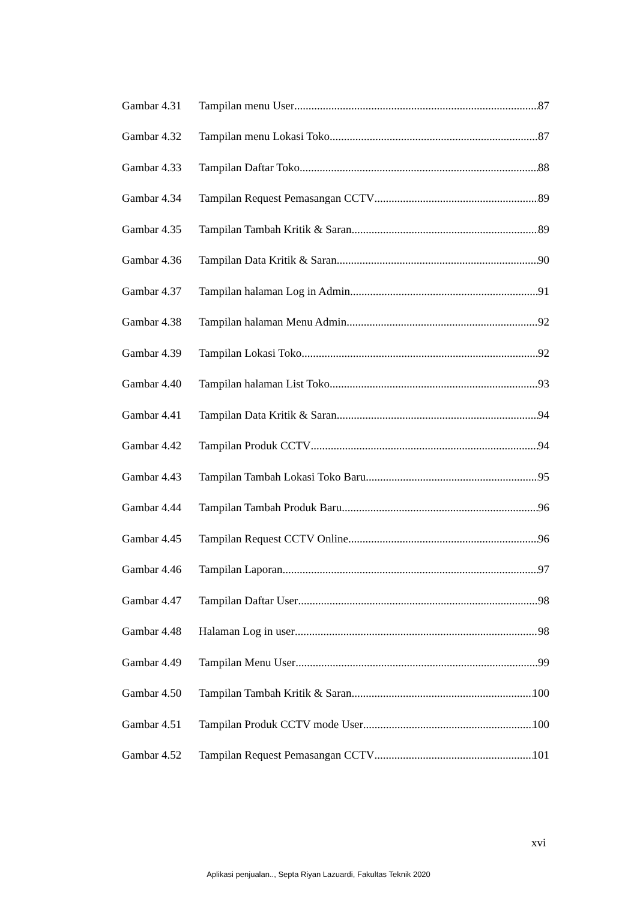Gambar 4.31 Tampilan menu User 87
Gambar 4.32 Tampilan menu Lokasi Toko 87
Gambar 4.33 Tampilan Daftar Toko 88
Gambar 4.34 Tampilan Request Pemasangan CCTV 89
Gambar 4.35 Tampilan Tambah Kritik & Saran 89
Gambar 4.36 Tampilan Data Kritik & Saran 90
Gambar 4.37 Tampilan halaman Log in Admin 91
Gambar 4.38 Tampilan halaman Menu Admin 92
Gambar 4.39 Tampilan Lokasi Toko 92
Gambar 4.40 Tampilan halaman List Toko 93
Gambar 4.41 Tampilan Data Kritik & Saran 94
Gambar 4.42 Tampilan Produk CCTV 94
Gambar 4.43 Tampilan Tambah Lokasi Toko Baru 95
Gambar 4.44 Tampilan Tambah Produk Baru 96
Gambar 4.45 Tampilan Request CCTV Online 96
Gambar 4.46 Tampilan Laporan 97
Gambar 4.47 Tampilan Daftar User 98
Gambar 4.48 Halaman Log in user 98
Gambar 4.49 Tampilan Menu User 99
Gambar 4.50 Tampilan Tambah Kritik & Saran 100
Gambar 4.51 Tampilan Produk CCTV mode User 100
Gambar 4.52 Tampilan Request Pemasangan CCTV 101
xvi
Aplikasi penjualan.., Septa Riyan Lazuardi, Fakultas Teknik 2020